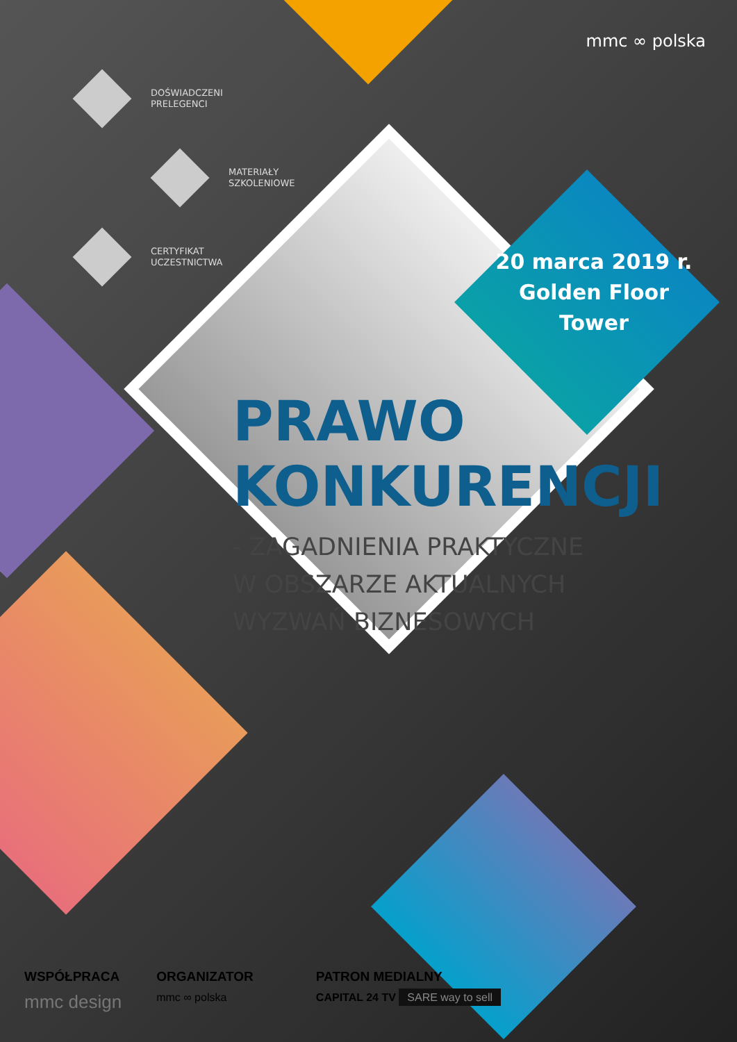mmc ∞ polska
DOŚWIADCZENI
PRELEGENCI
MATERIAŁY
SZKOLENIOWE
CERTYFIKAT
UCZESTNICTWA
20 marca 2019 r.
Golden Floor
Tower
PRAWO
KONKURENCJI
- ZAGADNIENIA PRAKTYCZNE
W OBSZARZE AKTUALNYCH
WYZWAŃ BIZNESOWYCH
WSPÓŁPRACA
mmc design
ORGANIZATOR
mmc ∞ polska
PATRON MEDIALNY
CAPITAL 24 TV SARE way to sell